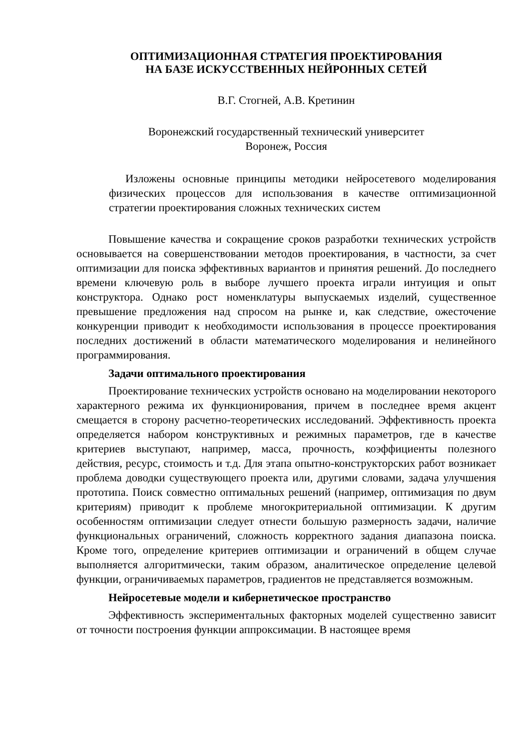ОПТИМИЗАЦИОННАЯ СТРАТЕГИЯ ПРОЕКТИРОВАНИЯ
НА БАЗЕ ИСКУССТВЕННЫХ НЕЙРОННЫХ СЕТЕЙ
В.Г. Стогней, А.В. Кретинин
Воронежский государственный технический университет
Воронеж, Россия
Изложены основные принципы методики нейросетевого моделирования физических процессов для использования в качестве оптимизационной стратегии проектирования сложных технических систем
Повышение качества и сокращение сроков разработки технических устройств основывается на совершенствовании методов проектирования, в частности, за счет оптимизации для поиска эффективных вариантов и принятия решений. До последнего времени ключевую роль в выборе лучшего проекта играли интуиция и опыт конструктора. Однако рост номенклатуры выпускаемых изделий, существенное превышение предложения над спросом на рынке и, как следствие, ожесточение конкуренции приводит к необходимости использования в процессе проектирования последних достижений в области математического моделирования и нелинейного программирования.
Задачи оптимального проектирования
Проектирование технических устройств основано на моделировании некоторого характерного режима их функционирования, причем в последнее время акцент смещается в сторону расчетно-теоретических исследований. Эффективность проекта определяется набором конструктивных и режимных параметров, где в качестве критериев выступают, например, масса, прочность, коэффициенты полезного действия, ресурс, стоимость и т.д. Для этапа опытно-конструкторских работ возникает проблема доводки существующего проекта или, другими словами, задача улучшения прототипа. Поиск совместно оптимальных решений (например, оптимизация по двум критериям) приводит к проблеме многокритериальной оптимизации. К другим особенностям оптимизации следует отнести большую размерность задачи, наличие функциональных ограничений, сложность корректного задания диапазона поиска. Кроме того, определение критериев оптимизации и ограничений в общем случае выполняется алгоритмически, таким образом, аналитическое определение целевой функции, ограничиваемых параметров, градиентов не представляется возможным.
Нейросетевые модели и кибернетическое пространство
Эффективность экспериментальных факторных моделей существенно зависит от точности построения функции аппроксимации. В настоящее время